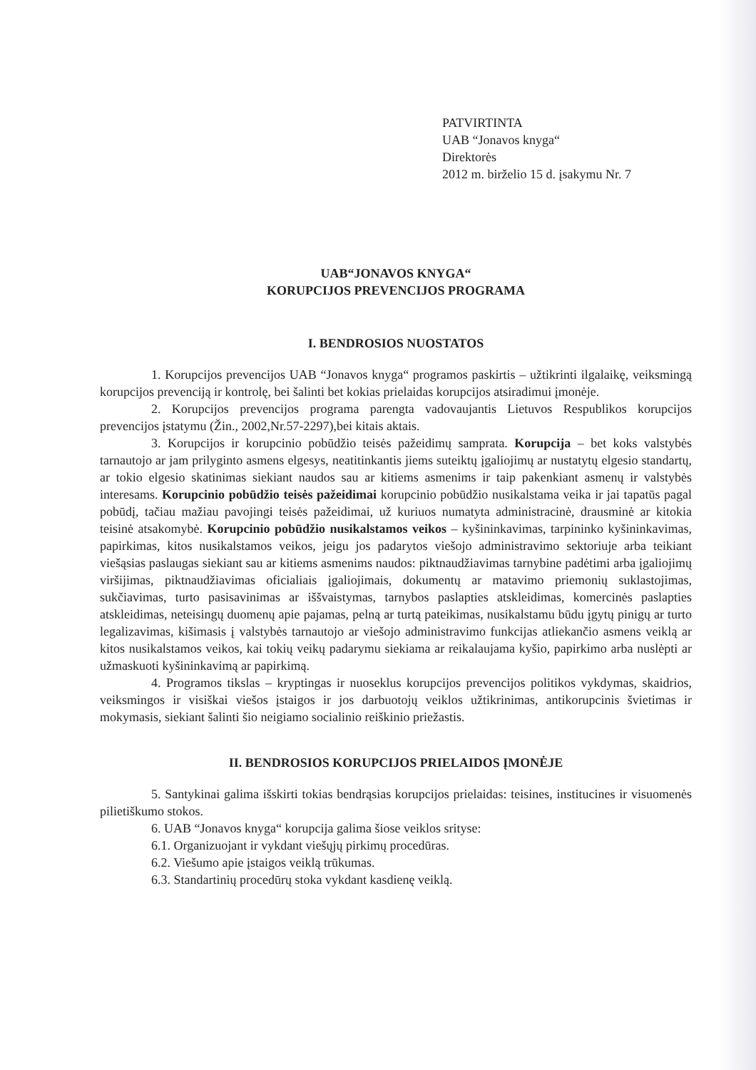PATVIRTINTA
UAB “Jonavos knyga“
Direktorės
2012 m. birželio 15 d. įsakymu Nr. 7
UAB“JONAVOS KNYGA“
KORUPCIJOS PREVENCIJOS PROGRAMA
I. BENDROSIOS NUOSTATOS
1. Korupcijos prevencijos UAB “Jonavos knyga“ programos paskirtis – užtikrinti ilgalaikę, veiksmingą korupcijos prevenciją ir kontrolę, bei šalinti bet kokias prielaidas korupcijos atsiradimui įmonėje.
2. Korupcijos prevencijos programa parengta vadovaujantis Lietuvos Respublikos korupcijos prevencijos įstatymu (Žin., 2002,Nr.57-2297),bei kitais aktais.
3. Korupcijos ir korupcinio pobūdžio teisės pažeidimų samprata. Korupcija – bet koks valstybės tarnautojo ar jam prilyginto asmens elgesys, neatitinkantis jiems suteiktų įgaliojimų ar nustatytų elgesio standartų, ar tokio elgesio skatinimas siekiant naudos sau ar kitiems asmenims ir taip pakenkiant asmenų ir valstybės interesams. Korupcinio pobūdžio teisės pažeidimai korupcinio pobūdžio nusikalstama veika ir jai tapatūs pagal pobūdį, tačiau mažiau pavojingi teisės pažeidimai, už kuriuos numatyta administracinė, drausminė ar kitokia teisinė atsakomybė. Korupcinio pobūdžio nusikalstamos veikos – kyšininkavimas, tarpininko kyšininkavimas, papirkimas, kitos nusikalstamos veikos, jeigu jos padarytos viešojo administravimo sektoriuje arba teikiant viešąsias paslaugas siekiant sau ar kitiems asmenims naudos: piktnaudžiavimas tarnybine padėtimi arba įgaliojimų viršijimas, piktnaudžiavimas oficialiais įgaliojimais, dokumentų ar matavimo priemonių suklastojimas, sukčiavimas, turto pasisavinimas ar iššvaistymas, tarnybos paslapties atskleidimas, komercinės paslapties atskleidimas, neteisingų duomenų apie pajamas, pelną ar turtą pateikimas, nusikalstamu būdu įgytų pinigų ar turto legalizavimas, kišimasis į valstybės tarnautojo ar viešojo administravimo funkcijas atliekančio asmens veiklą ar kitos nusikalstamos veikos, kai tokių veikų padarymu siekiama ar reikalaujama kyšio, papirkimo arba nuslėpti ar užmaskuoti kyšininkavimą ar papirkimą.
4. Programos tikslas – kryptingas ir nuoseklus korupcijos prevencijos politikos vykdymas, skaidrios, veiksmingos ir visiškai viešos įstaigos ir jos darbuotojų veiklos užtikrinimas, antikorupcinis švietimas ir mokymasis, siekiant šalinti šio neigiamo socialinio reiškinio priežastis.
II. BENDROSIOS KORUPCIJOS PRIELAIDOS ĮMONĖJE
5. Santykinai galima išskirti tokias bendrąsias korupcijos prielaidas: teisines, institucines ir visuomenės pilietiškumo stokos.
6. UAB “Jonavos knyga“ korupcija galima šiose veiklos srityse:
6.1. Organizuojant ir vykdant viešųjų pirkimų procedūras.
6.2. Viešumo apie įstaigos veiklą trūkumas.
6.3. Standartinių procedūrų stoka vykdant kasdienę veiklą.